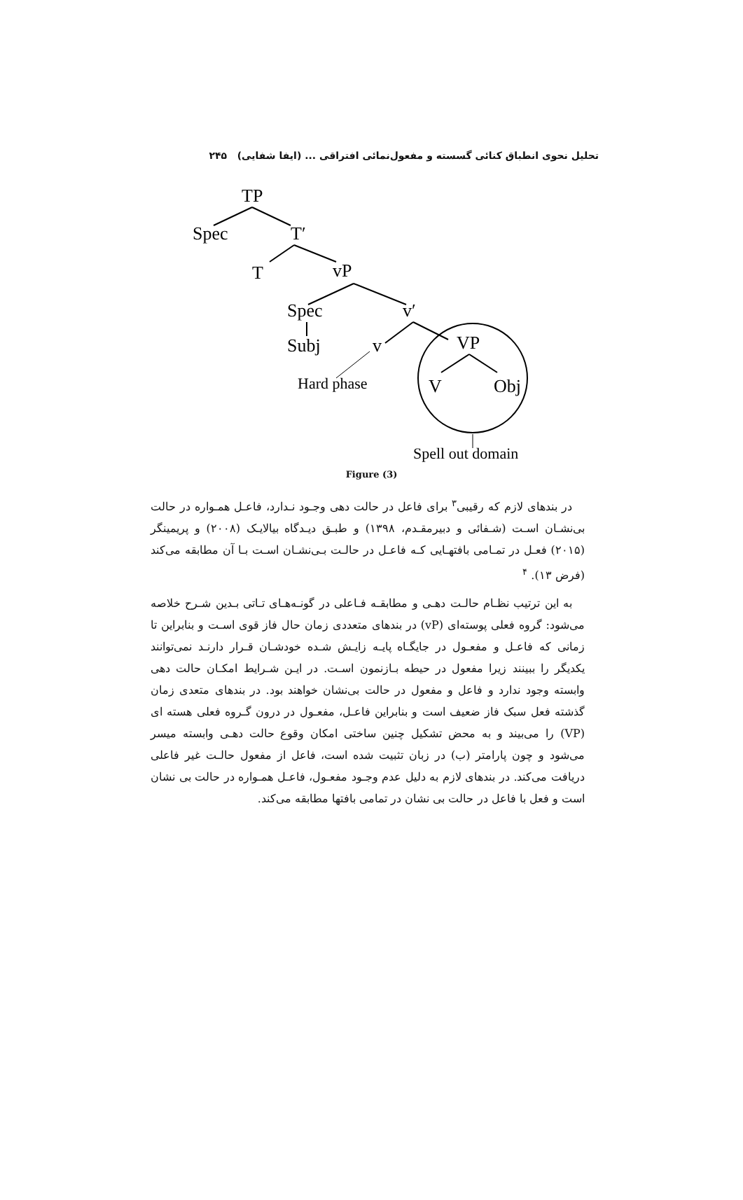تحلیل نحوی انطباق کنائی گسسته و مفعول‌نمائی افتراقی ... (ایفا شفایی) ۲۴۵
TP
Spec
T′
T
vP
Spec
v′
Subj
v
Hard phase
VP
V
Obj
Spell out domain
Figure (3)
در بندهای لازم که رقیبی<sup>۳</sup> برای فاعل در حالت دهی وجـود نـدارد، فاعـل همـواره در حالت بی‌نشـان اسـت (شـفائی و دبیرمقـدم، ۱۳۹۸) و طبـق دیـدگاه بیالایـک (۲۰۰۸) و پریمینگر (۲۰۱۵) فعـل در تمـامی بافتهـایی کـه فاعـل در حالـت بـی‌نشـان اسـت بـا آن مطابقه می‌کند (فرض ۱۳). <sup>۴</sup>
به این ترتیب نظـام حالـت دهـی و مطابقـه فـاعلی در گونـه‌هـای تـاتی بـدین شـرح خلاصه می‌شود: گروه فعلی پوسته‌ای (vP) در بندهای متعددی زمان حال فاز قوی اسـت و بنابراین تا زمانی که فاعـل و مفعـول در جایگـاه پایـه زایـش شـده خودشـان قـرار دارنـد نمی‌توانند یکدیگر را ببینند زیرا مفعول در حیطه بـازنمون اسـت. در ایـن شـرایط امکـان حالت دهی وابسته وجود ندارد و فاعل و مفعول در حالت بی‌نشان خواهند بود. در بندهای متعدی زمان گذشته فعل سبک فاز ضعیف است و بنابراین فاعـل، مفعـول در درون گـروه فعلی هسته ای (VP) را می‌بیند و به محض تشکیل چنین ساختی امکان وقوع حالت دهـی وابسته میسر می‌شود و چون پارامتر (ب) در زبان تثبیت شده است، فاعل از مفعول حالـت غیر فاعلی دریافت می‌کند. در بندهای لازم به دلیل عدم وجـود مفعـول، فاعـل همـواره در حالت بی نشان است و فعل با فاعل در حالت بی نشان در تمامی بافتها مطابقه می‌کند.